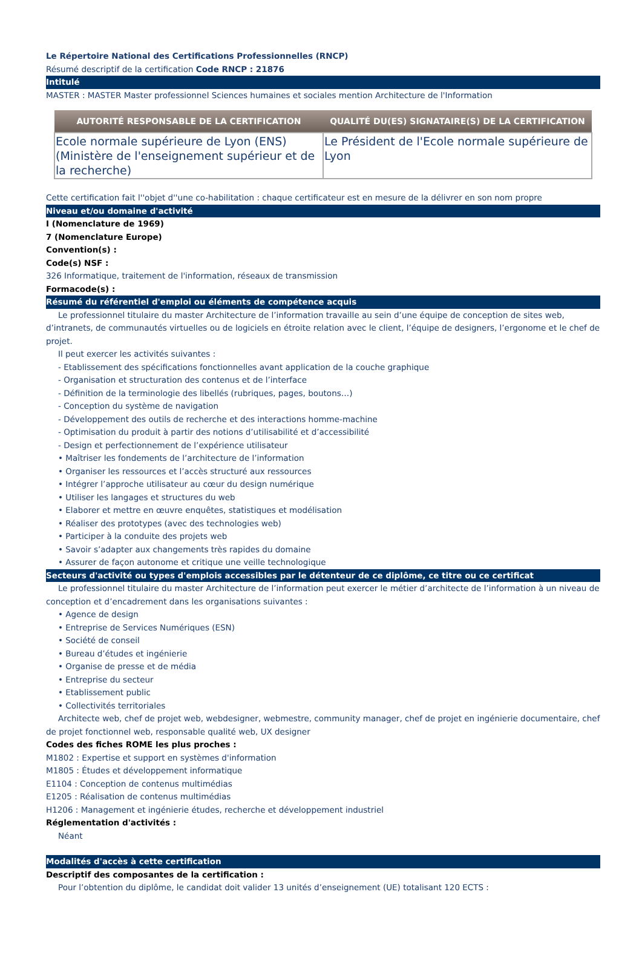Le Répertoire National des Certifications Professionnelles (RNCP)
Résumé descriptif de la certification Code RNCP : 21876
Intitulé
MASTER : MASTER Master professionnel Sciences humaines et sociales mention Architecture de l'Information
| AUTORITÉ RESPONSABLE DE LA CERTIFICATION | QUALITÉ DU(ES) SIGNATAIRE(S) DE LA CERTIFICATION |
| --- | --- |
| Ecole normale supérieure de Lyon (ENS) (Ministère de l'enseignement supérieur et de la recherche) | Le Président de l'Ecole normale supérieure de Lyon |
Cette certification fait l''objet d''une co-habilitation : chaque certificateur est en mesure de la délivrer en son nom propre
Niveau et/ou domaine d'activité
I (Nomenclature de 1969)
7 (Nomenclature Europe)
Convention(s) :
Code(s) NSF :
326 Informatique, traitement de l'information, réseaux de transmission
Formacode(s) :
Résumé du référentiel d'emploi ou éléments de compétence acquis
Le professionnel titulaire du master Architecture de l’information travaille au sein d’une équipe de conception de sites web, d’intranets, de communautés virtuelles ou de logiciels en étroite relation avec le client, l’équipe de designers, l’ergonome et le chef de projet.
Il peut exercer les activités suivantes :
- Etablissement des spécifications fonctionnelles avant application de la couche graphique
- Organisation et structuration des contenus et de l’interface
- Définition de la terminologie des libellés (rubriques, pages, boutons…)
- Conception du système de navigation
- Développement des outils de recherche et des interactions homme-machine
- Optimisation du produit à partir des notions d’utilisabilité et d’accessibilité
- Design et perfectionnement de l’expérience utilisateur
• Maîtriser les fondements de l’architecture de l’information
• Organiser les ressources et l’accès structuré aux ressources
• Intégrer l’approche utilisateur au cœur du design numérique
• Utiliser les langages et structures du web
• Elaborer et mettre en œuvre enquêtes, statistiques et modélisation
• Réaliser des prototypes (avec des technologies web)
• Participer à la conduite des projets web
• Savoir s’adapter aux changements très rapides du domaine
• Assurer de façon autonome et critique une veille technologique
Secteurs d'activité ou types d'emplois accessibles par le détenteur de ce diplôme, ce titre ou ce certificat
Le professionnel titulaire du master Architecture de l’information peut exercer le métier d’architecte de l’information à un niveau de conception et d’encadrement dans les organisations suivantes :
• Agence de design
• Entreprise de Services Numériques (ESN)
• Société de conseil
• Bureau d’études et ingénierie
• Organise de presse et de média
• Entreprise du secteur
• Etablissement public
• Collectivités territoriales
Architecte web, chef de projet web, webdesigner, webmestre, community manager, chef de projet en ingénierie documentaire, chef de projet fonctionnel web, responsable qualité web, UX designer
Codes des fiches ROME les plus proches :
M1802 : Expertise et support en systèmes d'information
M1805 : Études et développement informatique
E1104 : Conception de contenus multimédias
E1205 : Réalisation de contenus multimédias
H1206 : Management et ingénierie études, recherche et développement industriel
Réglementation d'activités :
Néant
Modalités d'accès à cette certification
Descriptif des composantes de la certification :
Pour l’obtention du diplôme, le candidat doit valider 13 unités d’enseignement (UE) totalisant 120 ECTS :